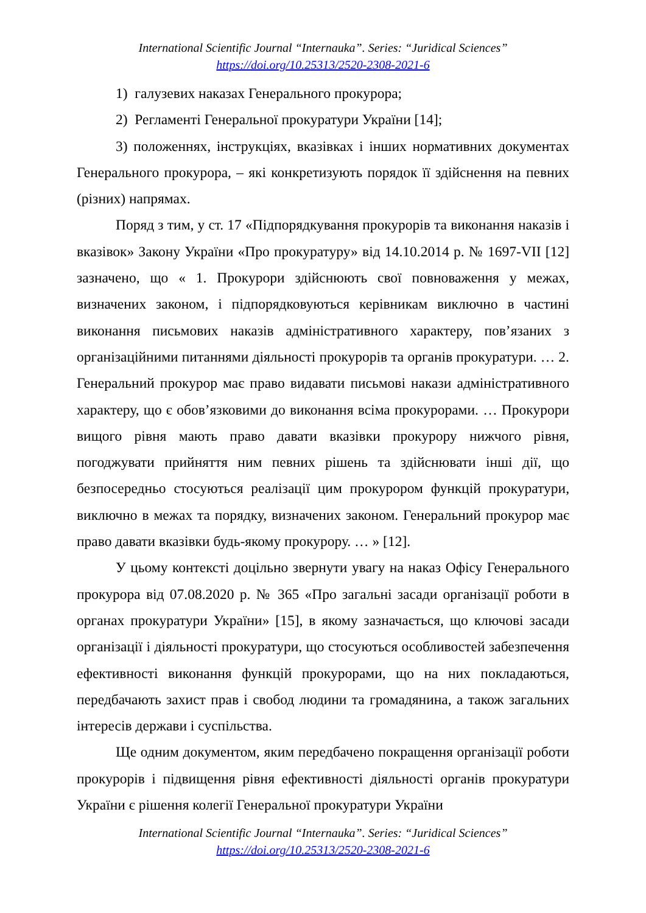International Scientific Journal “Internauka”. Series: “Juridical Sciences”
https://doi.org/10.25313/2520-2308-2021-6
1) галузевих наказах Генерального прокурора;
2) Регламенті Генеральної прокуратури України [14];
3) положеннях, інструкціях, вказівках і інших нормативних документах Генерального прокурора, – які конкретизують порядок її здійснення на певних (різних) напрямах.
Поряд з тим, у ст. 17 «Підпорядкування прокурорів та виконання наказів і вказівок» Закону України «Про прокуратуру» від 14.10.2014 р. № 1697-VII [12] зазначено, що « 1. Прокурори здійснюють свої повноваження у межах, визначених законом, і підпорядковуються керівникам виключно в частині виконання письмових наказів адміністративного характеру, пов’язаних з організаційними питаннями діяльності прокурорів та органів прокуратури. … 2. Генеральний прокурор має право видавати письмові накази адміністративного характеру, що є обов’язковими до виконання всіма прокурорами. … Прокурори вищого рівня мають право давати вказівки прокурору нижчого рівня, погоджувати прийняття ним певних рішень та здійснювати інші дії, що безпосередньо стосуються реалізації цим прокурором функцій прокуратури, виключно в межах та порядку, визначених законом. Генеральний прокурор має право давати вказівки будь-якому прокурору. … » [12].
У цьому контексті доцільно звернути увагу на наказ Офісу Генерального прокурора від 07.08.2020 р. № 365 «Про загальні засади організації роботи в органах прокуратури України» [15], в якому зазначається, що ключові засади організації і діяльності прокуратури, що стосуються особливостей забезпечення ефективності виконання функцій прокурорами, що на них покладаються, передбачають захист прав і свобод людини та громадянина, а також загальних інтересів держави і суспільства.
Ще одним документом, яким передбачено покращення організації роботи прокурорів і підвищення рівня ефективності діяльності органів прокуратури України є рішення колегії Генеральної прокуратури України
International Scientific Journal “Internauka”. Series: “Juridical Sciences”
https://doi.org/10.25313/2520-2308-2021-6